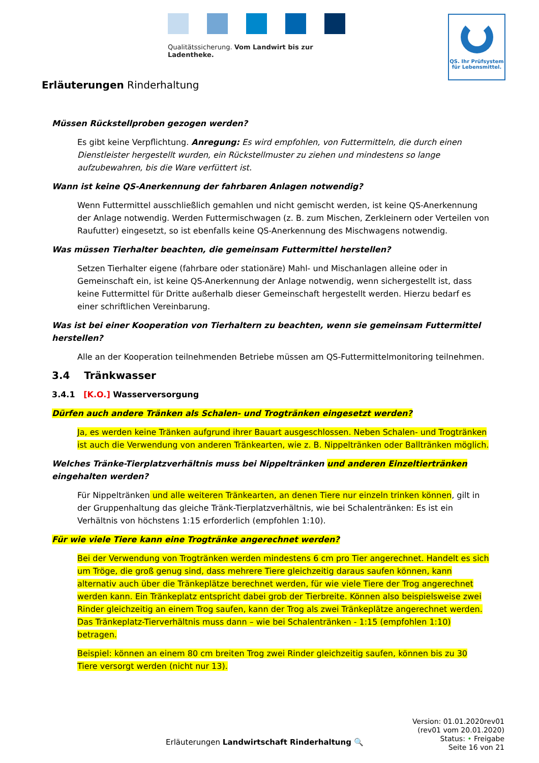Qualitätssicherung. Vom Landwirt bis zur Ladentheke.
QS. Ihr Prüfsystem
für Lebensmittel.
Erläuterungen Rinderhaltung
Müssen Rückstellproben gezogen werden?
Es gibt keine Verpflichtung. Anregung: Es wird empfohlen, von Futtermitteln, die durch einen Dienstleister hergestellt wurden, ein Rückstellmuster zu ziehen und mindestens so lange aufzubewahren, bis die Ware verfüttert ist.
Wann ist keine QS-Anerkennung der fahrbaren Anlagen notwendig?
Wenn Futtermittel ausschließlich gemahlen und nicht gemischt werden, ist keine QS-Anerkennung der Anlage notwendig. Werden Futtermischwagen (z. B. zum Mischen, Zerkleinern oder Verteilen von Raufutter) eingesetzt, so ist ebenfalls keine QS-Anerkennung des Mischwagens notwendig.
Was müssen Tierhalter beachten, die gemeinsam Futtermittel herstellen?
Setzen Tierhalter eigene (fahrbare oder stationäre) Mahl- und Mischanlagen alleine oder in Gemeinschaft ein, ist keine QS-Anerkennung der Anlage notwendig, wenn sichergestellt ist, dass keine Futtermittel für Dritte außerhalb dieser Gemeinschaft hergestellt werden. Hierzu bedarf es einer schriftlichen Vereinbarung.
Was ist bei einer Kooperation von Tierhaltern zu beachten, wenn sie gemeinsam Futtermittel herstellen?
Alle an der Kooperation teilnehmenden Betriebe müssen am QS-Futtermittelmonitoring teilnehmen.
3.4 Tränkwasser
3.4.1 [K.O.] Wasserversorgung
Dürfen auch andere Tränken als Schalen- und Trogtränken eingesetzt werden?
Ja, es werden keine Tränken aufgrund ihrer Bauart ausgeschlossen. Neben Schalen- und Trogtränken ist auch die Verwendung von anderen Tränkearten, wie z. B. Nippeltränken oder Balltränken möglich.
Welches Tränke-Tierplatzverhältnis muss bei Nippeltränken und anderen Einzeltiertränken eingehalten werden?
Für Nippeltränken und alle weiteren Tränkearten, an denen Tiere nur einzeln trinken können, gilt in der Gruppenhaltung das gleiche Tränk-Tierplatzverhältnis, wie bei Schalentränken: Es ist ein Verhältnis von höchstens 1:15 erforderlich (empfohlen 1:10).
Für wie viele Tiere kann eine Trogtränke angerechnet werden?
Bei der Verwendung von Trogtränken werden mindestens 6 cm pro Tier angerechnet. Handelt es sich um Tröge, die groß genug sind, dass mehrere Tiere gleichzeitig daraus saufen können, kann alternativ auch über die Tränkeplätze berechnet werden, für wie viele Tiere der Trog angerechnet werden kann. Ein Tränkeplatz entspricht dabei grob der Tierbreite. Können also beispielsweise zwei Rinder gleichzeitig an einem Trog saufen, kann der Trog als zwei Tränkeplätze angerechnet werden. Das Tränkeplatz-Tierverhältnis muss dann – wie bei Schalentränken - 1:15 (empfohlen 1:10) betragen.
Beispiel: können an einem 80 cm breiten Trog zwei Rinder gleichzeitig saufen, können bis zu 30 Tiere versorgt werden (nicht nur 13).
Erläuterungen Landwirtschaft Rinderhaltung 🔍
Version: 01.01.2020rev01
(rev01 vom 20.01.2020)
Status: • Freigabe
Seite 16 von 21